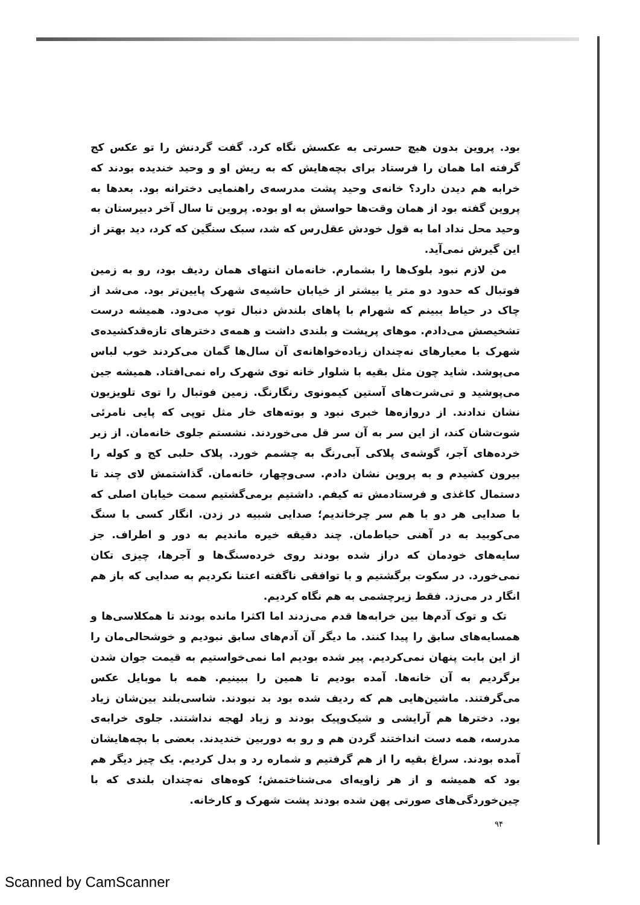بود. پروین بدون هیچ حسرتی به عکسش نگاه کرد. گفت گردنش را تو عکس کج گرفته اما همان را فرستاد برای بچه‌هایش که به ریش او و وحید خندیده بودند که خرابه هم دیدن دارد؟ خانه‌ی وحید پشت مدرسه‌ی راهنمایی دخترانه بود. بعدها به پروین گفته بود از همان وقت‌ها حواسش به او بوده. پروین تا سال آخر دبیرستان به وحید محل نداد اما به قول خودش عقل‌رس که شد، سبک سنگین که کرد، دید بهتر از این گیرش نمی‌آید.
من لازم نبود بلوک‌ها را بشمارم. خانه‌مان انتهای همان ردیف بود، رو به زمین فوتبال که حدود دو متر یا بیشتر از خیابان حاشیه‌ی شهرک پایین‌تر بود. می‌شد از چاک در حیاط ببینم که شهرام با پاهای بلندش دنبال توپ می‌دود. همیشه درست تشخیصش می‌دادم. موهای پرپشت و بلندی داشت و همه‌ی دخترهای تازه‌قدکشیده‌ی شهرک با معیارهای نه‌چندان زیاده‌خواهانه‌ی آن سال‌ها گمان می‌کردند خوب لباس می‌پوشد. شاید چون مثل بقیه با شلوار خانه توی شهرک راه نمی‌افتاد. همیشه جین می‌پوشید و تی‌شرت‌های آستین کیمونوی رنگارنگ. زمین فوتبال را توی تلویزیون نشان ندادند. از دروازه‌ها خبری نبود و بوته‌های خار مثل توپی که پایی نامرئی شوت‌شان کند، از این سر به آن سر قل می‌خوردند. نشستم جلوی خانه‌مان. از زیر خرده‌های آجر، گوشه‌ی پلاکی آبی‌رنگ به چشمم خورد. پلاک حلبی کج و کوله را بیرون کشیدم و به پروین نشان دادم. سی‌وچهار، خانه‌مان. گذاشتمش لای چند تا دستمال کاغذی و فرستادمش ته کیفم. داشتیم برمی‌گشتیم سمت خیابان اصلی که با صدایی هر دو با هم سر چرخاندیم؛ صدایی شبیه در زدن. انگار کسی با سنگ می‌کوبید به در آهنی حیاط‌مان. چند دقیقه خیره ماندیم به دور و اطراف. جز سایه‌های خودمان که دراز شده بودند روی خرده‌سنگ‌ها و آجرها، چیزی تکان نمی‌خورد. در سکوت برگشتیم و با توافقی ناگفته اعتنا نکردیم به صدایی که باز هم انگار در می‌زد. فقط زیرچشمی به هم نگاه کردیم.
تک و توک آدم‌ها بین خرابه‌ها قدم می‌زدند اما اکثرا مانده بودند تا همکلاسی‌ها و همسایه‌های سابق را پیدا کنند. ما دیگر آن آدم‌های سابق نبودیم و خوشحالی‌مان را از این بابت پنهان نمی‌کردیم. پیر شده بودیم اما نمی‌خواستیم به قیمت جوان شدن برگردیم به آن خانه‌ها. آمده بودیم تا همین را ببینیم. همه با موبایل عکس می‌گرفتند. ماشین‌هایی هم که ردیف شده بود بد نبودند. شاسی‌بلند بین‌شان زیاد بود. دخترها هم آرایشی و شیک‌وپیک بودند و زیاد لهجه نداشتند. جلوی خرابه‌ی مدرسه، همه دست انداختند گردن هم و رو به دوربین خندیدند. بعضی با بچه‌هایشان آمده بودند. سراغ بقیه را از هم گرفتیم و شماره رد و بدل کردیم. یک چیز دیگر هم بود که همیشه و از هر زاویه‌ای می‌شناختمش؛ کوه‌های نه‌چندان بلندی که با چین‌خوردگی‌های صورتی پهن شده بودند پشت شهرک و کارخانه.
۹۴
Scanned by CamScanner